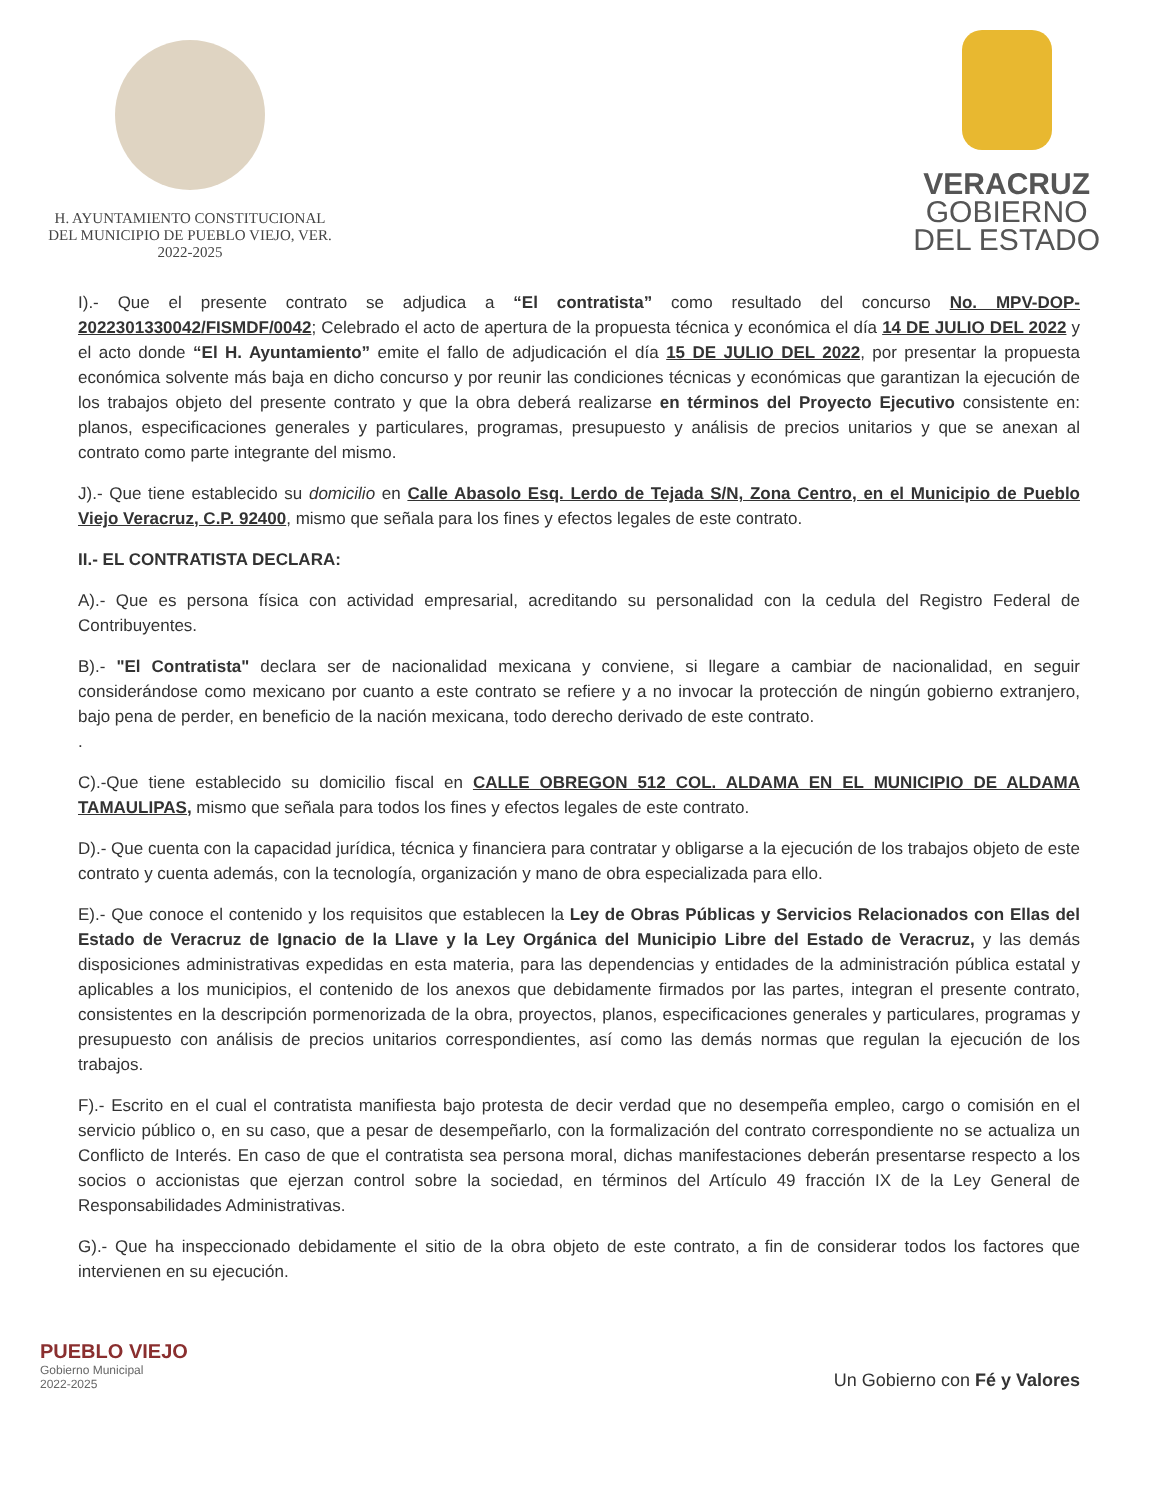H. AYUNTAMIENTO CONSTITUCIONAL
DEL MUNICIPIO DE PUEBLO VIEJO, VER.
2022-2025
VERACRUZ
GOBIERNO
DEL ESTADO
I).- Que el presente contrato se adjudica a “El contratista” como resultado del concurso No. MPV-DOP-2022301330042/FISMDF/0042; Celebrado el acto de apertura de la propuesta técnica y económica el día 14 DE JULIO DEL 2022 y el acto donde “El H. Ayuntamiento” emite el fallo de adjudicación el día 15 DE JULIO DEL 2022, por presentar la propuesta económica solvente más baja en dicho concurso y por reunir las condiciones técnicas y económicas que garantizan la ejecución de los trabajos objeto del presente contrato y que la obra deberá realizarse en términos del Proyecto Ejecutivo consistente en: planos, especificaciones generales y particulares, programas, presupuesto y análisis de precios unitarios y que se anexan al contrato como parte integrante del mismo.
J).- Que tiene establecido su domicilio en Calle Abasolo Esq. Lerdo de Tejada S/N, Zona Centro, en el Municipio de Pueblo Viejo Veracruz, C.P. 92400, mismo que señala para los fines y efectos legales de este contrato.
II.- EL CONTRATISTA DECLARA:
A).- Que es persona física con actividad empresarial, acreditando su personalidad con la cedula del Registro Federal de Contribuyentes.
B).- "El Contratista" declara ser de nacionalidad mexicana y conviene, si llegare a cambiar de nacionalidad, en seguir considerándose como mexicano por cuanto a este contrato se refiere y a no invocar la protección de ningún gobierno extranjero, bajo pena de perder, en beneficio de la nación mexicana, todo derecho derivado de este contrato.
.
C).-Que tiene establecido su domicilio fiscal en CALLE OBREGON 512 COL. ALDAMA EN EL MUNICIPIO DE ALDAMA TAMAULIPAS, mismo que señala para todos los fines y efectos legales de este contrato.
D).- Que cuenta con la capacidad jurídica, técnica y financiera para contratar y obligarse a la ejecución de los trabajos objeto de este contrato y cuenta además, con la tecnología, organización y mano de obra especializada para ello.
E).- Que conoce el contenido y los requisitos que establecen la Ley de Obras Públicas y Servicios Relacionados con Ellas del Estado de Veracruz de Ignacio de la Llave y la Ley Orgánica del Municipio Libre del Estado de Veracruz, y las demás disposiciones administrativas expedidas en esta materia, para las dependencias y entidades de la administración pública estatal y aplicables a los municipios, el contenido de los anexos que debidamente firmados por las partes, integran el presente contrato, consistentes en la descripción pormenorizada de la obra, proyectos, planos, especificaciones generales y particulares, programas y presupuesto con análisis de precios unitarios correspondientes, así como las demás normas que regulan la ejecución de los trabajos.
F).- Escrito en el cual el contratista manifiesta bajo protesta de decir verdad que no desempeña empleo, cargo o comisión en el servicio público o, en su caso, que a pesar de desempeñarlo, con la formalización del contrato correspondiente no se actualiza un Conflicto de Interés. En caso de que el contratista sea persona moral, dichas manifestaciones deberán presentarse respecto a los socios o accionistas que ejerzan control sobre la sociedad, en términos del Artículo 49 fracción IX de la Ley General de Responsabilidades Administrativas.
G).- Que ha inspeccionado debidamente el sitio de la obra objeto de este contrato, a fin de considerar todos los factores que intervienen en su ejecución.
PUEBLO VIEJO
Gobierno Municipal
2022-2025
Un Gobierno con Fé y Valores